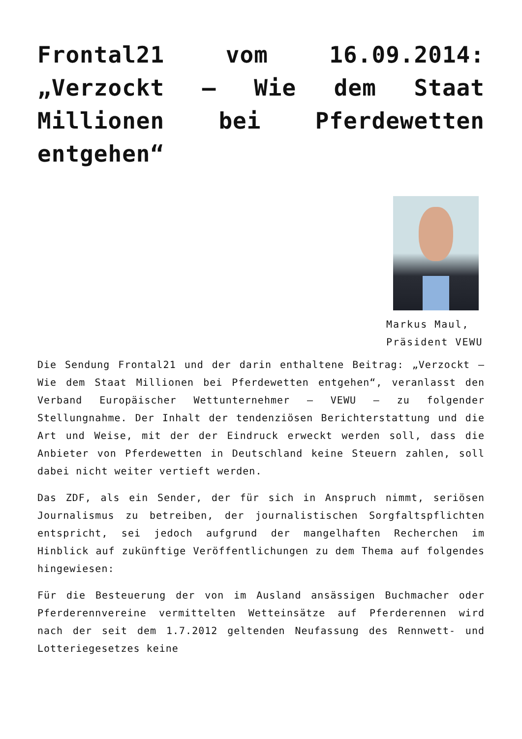Frontal21 vom 16.09.2014: „Verzockt – Wie dem Staat Millionen bei Pferdewetten entgehen“
Markus Maul, Präsident VEWU
Die Sendung Frontal21 und der darin enthaltene Beitrag: „Verzockt – Wie dem Staat Millionen bei Pferdewetten entgehen“, veranlasst den Verband Europäischer Wettunternehmer – VEWU – zu folgender Stellungnahme. Der Inhalt der tendenziösen Berichterstattung und die Art und Weise, mit der der Eindruck erweckt werden soll, dass die Anbieter von Pferdewetten in Deutschland keine Steuern zahlen, soll dabei nicht weiter vertieft werden.
Das ZDF, als ein Sender, der für sich in Anspruch nimmt, seriösen Journalismus zu betreiben, der journalistischen Sorgfaltspflichten entspricht, sei jedoch aufgrund der mangelhaften Recherchen im Hinblick auf zukünftige Veröffentlichungen zu dem Thema auf folgendes hingewiesen:
Für die Besteuerung der von im Ausland ansässigen Buchmacher oder Pferderennvereine vermittelten Wetteinsätze auf Pferderennen wird nach der seit dem 1.7.2012 geltenden Neufassung des Rennwett- und Lotteriegesetzes keine